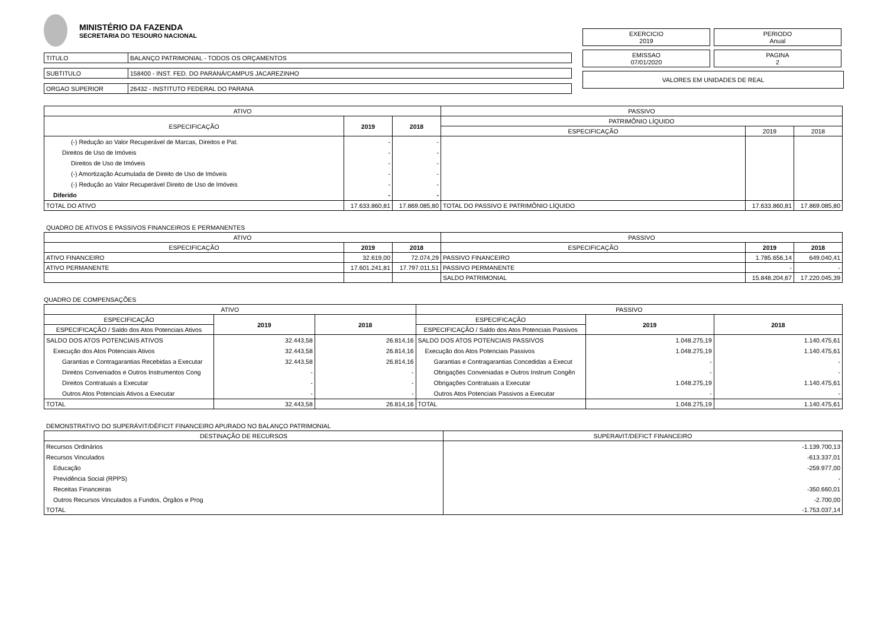MINISTÉRIO DA FAZENDA
SECRETARIA DO TESOURO NACIONAL
| TITULO | BALANÇO PATRIMONIAL - TODOS OS ORÇAMENTOS |
| SUBTITULO | 158400 - INST. FED. DO PARANÁ/CAMPUS JACAREZINHO |
| ORGAO SUPERIOR | 26432 - INSTITUTO FEDERAL DO PARANA |
EXERCICIO
2019
PERIODO
Anual
EMISSAO
07/01/2020
PAGINA
2
VALORES EM UNIDADES DE REAL
| ATIVO | | | PASSIVO | | |
| --- | --- | --- | --- | --- | --- |
| ESPECIFICAÇÃO | 2019 | 2018 | PATRIMÔNIO LÍQUIDO | | |
| | | | ESPECIFICAÇÃO | 2019 | 2018 |
| (-) Redução ao Valor Recuperável de Marcas, Direitos e Pat. | - | - | | | |
| Direitos de Uso de Imóveis | - | - | | | |
| Direitos de Uso de Imóveis | - | - | | | |
| (-) Amortização Acumulada de Direito de Uso de Imóveis | - | - | | | |
| (-) Redução ao Valor Recuperável Direito de Uso de Imóveis | - | - | | | |
| Diferido | - | - | | | |
| TOTAL DO ATIVO | 17.633.860,81 | 17.869.085,80 | TOTAL DO PASSIVO E PATRIMÔNIO LÍQUIDO | 17.633.860,81 | 17.869.085,80 |
QUADRO DE ATIVOS E PASSIVOS FINANCEIROS E PERMANENTES
| ATIVO | | | PASSIVO | | |
| --- | --- | --- | --- | --- | --- |
| ESPECIFICAÇÃO | 2019 | 2018 | ESPECIFICAÇÃO | 2019 | 2018 |
| ATIVO FINANCEIRO | 32.619,00 | 72.074,29 | PASSIVO FINANCEIRO | 1.785.656,14 | 649.040,41 |
| ATIVO PERMANENTE | 17.601.241,81 | 17.797.011,51 | PASSIVO PERMANENTE | - | - |
| | | | SALDO PATRIMONIAL | 15.848.204,67 | 17.220.045,39 |
QUADRO DE COMPENSAÇÕES
| ATIVO | | | PASSIVO | | |
| --- | --- | --- | --- | --- | --- |
| ESPECIFICAÇÃO | 2019 | 2018 | ESPECIFICAÇÃO | 2019 | 2018 |
| ESPECIFICAÇÃO / Saldo dos Atos Potenciais Ativos | | | ESPECIFICAÇÃO / Saldo dos Atos Potenciais Passivos | | |
| SALDO DOS ATOS POTENCIAIS ATIVOS | 32.443,58 | 26.814,16 | SALDO DOS ATOS POTENCIAIS PASSIVOS | 1.048.275,19 | 1.140.475,61 |
| Execução dos Atos Potenciais Ativos | 32.443,58 | 26.814,16 | Execução dos Atos Potenciais Passivos | 1.048.275,19 | 1.140.475,61 |
| Garantias e Contragarantias Recebidas a Executar | 32.443,58 | 26.814,16 | Garantias e Contragarantias Concedidas a Execut | - | - |
| Direitos Conveniados e Outros Instrumentos Cong | - | - | Obrigações Conveniadas e Outros Instrum Congên | - | - |
| Direitos Contratuais a Executar | - | - | Obrigações Contratuais a Executar | 1.048.275,19 | 1.140.475,61 |
| Outros Atos Potenciais Ativos a Executar | - | - | Outros Atos Potenciais Passivos a Executar | - | - |
| TOTAL | 32.443,58 | 26.814,16 | TOTAL | 1.048.275,19 | 1.140.475,61 |
DEMONSTRATIVO DO SUPERÁVIT/DÉFICIT FINANCEIRO APURADO NO BALANÇO PATRIMONIAL
| DESTINAÇÃO DE RECURSOS | SUPERAVIT/DEFICT FINANCEIRO |
| --- | --- |
| Recursos Ordinários | -1.139.700,13 |
| Recursos Vinculados | -613.337,01 |
| Educação | -259.977,00 |
| Previdência Social (RPPS) | - |
| Receitas Financeiras | -350.660,01 |
| Outros Recursos Vinculados a Fundos, Órgãos e Prog | -2.700,00 |
| TOTAL | -1.753.037,14 |